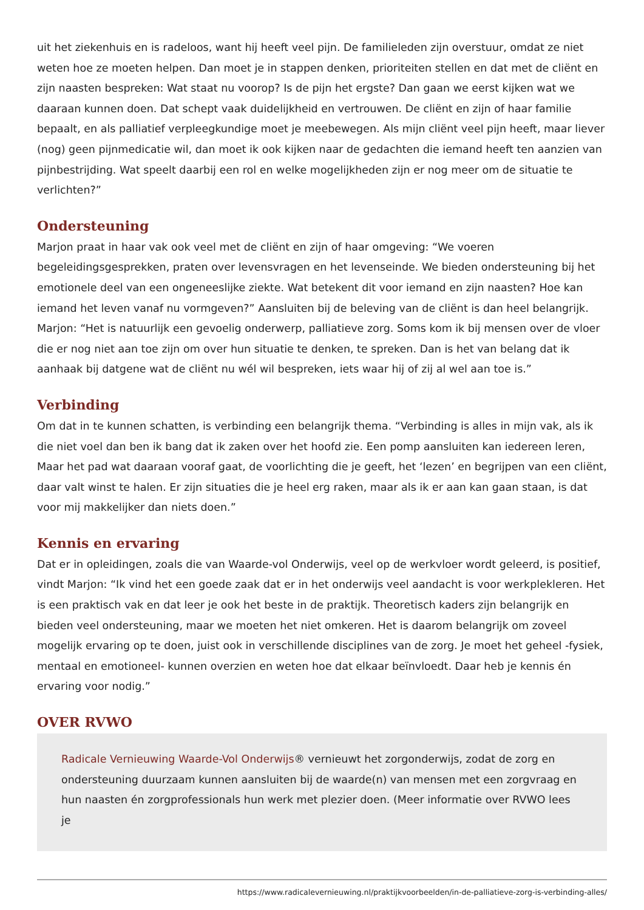uit het ziekenhuis en is radeloos, want hij heeft veel pijn. De familieleden zijn overstuur, omdat ze niet weten hoe ze moeten helpen. Dan moet je in stappen denken, prioriteiten stellen en dat met de cliënt en zijn naasten bespreken: Wat staat nu voorop? Is de pijn het ergste? Dan gaan we eerst kijken wat we daaraan kunnen doen. Dat schept vaak duidelijkheid en vertrouwen. De cliënt en zijn of haar familie bepaalt, en als palliatief verpleegkundige moet je meebewegen. Als mijn cliënt veel pijn heeft, maar liever (nog) geen pijnmedicatie wil, dan moet ik ook kijken naar de gedachten die iemand heeft ten aanzien van pijnbestrijding. Wat speelt daarbij een rol en welke mogelijkheden zijn er nog meer om de situatie te verlichten?”
Ondersteuning
Marjon praat in haar vak ook veel met de cliënt en zijn of haar omgeving: “We voeren begeleidingsgesprekken, praten over levensvragen en het levenseinde. We bieden ondersteuning bij het emotionele deel van een ongeneeslijke ziekte. Wat betekent dit voor iemand en zijn naasten? Hoe kan iemand het leven vanaf nu vormgeven?” Aansluiten bij de beleving van de cliënt is dan heel belangrijk. Marjon: “Het is natuurlijk een gevoelig onderwerp, palliatieve zorg. Soms kom ik bij mensen over de vloer die er nog niet aan toe zijn om over hun situatie te denken, te spreken. Dan is het van belang dat ik aanhaak bij datgene wat de cliënt nu wél wil bespreken, iets waar hij of zij al wel aan toe is.”
Verbinding
Om dat in te kunnen schatten, is verbinding een belangrijk thema. “Verbinding is alles in mijn vak, als ik die niet voel dan ben ik bang dat ik zaken over het hoofd zie. Een pomp aansluiten kan iedereen leren, Maar het pad wat daaraan vooraf gaat, de voorlichting die je geeft, het ‘lezen’ en begrijpen van een cliënt, daar valt winst te halen. Er zijn situaties die je heel erg raken, maar als ik er aan kan gaan staan, is dat voor mij makkelijker dan niets doen.”
Kennis en ervaring
Dat er in opleidingen, zoals die van Waarde-vol Onderwijs, veel op de werkvloer wordt geleerd, is positief, vindt Marjon: “Ik vind het een goede zaak dat er in het onderwijs veel aandacht is voor werkplekleren. Het is een praktisch vak en dat leer je ook het beste in de praktijk. Theoretisch kaders zijn belangrijk en bieden veel ondersteuning, maar we moeten het niet omkeren. Het is daarom belangrijk om zoveel mogelijk ervaring op te doen, juist ook in verschillende disciplines van de zorg. Je moet het geheel -fysiek, mentaal en emotioneel- kunnen overzien en weten hoe dat elkaar beïnvloedt. Daar heb je kennis én ervaring voor nodig.”
OVER RVWO
Radicale Vernieuwing Waarde-Vol Onderwijs® vernieuwt het zorgonderwijs, zodat de zorg en ondersteuning duurzaam kunnen aansluiten bij de waarde(n) van mensen met een zorgvraag en hun naasten én zorgprofessionals hun werk met plezier doen. (Meer informatie over RVWO lees je
https://www.radicalevernieuwing.nl/praktijkvoorbeelden/in-de-palliatieve-zorg-is-verbinding-alles/